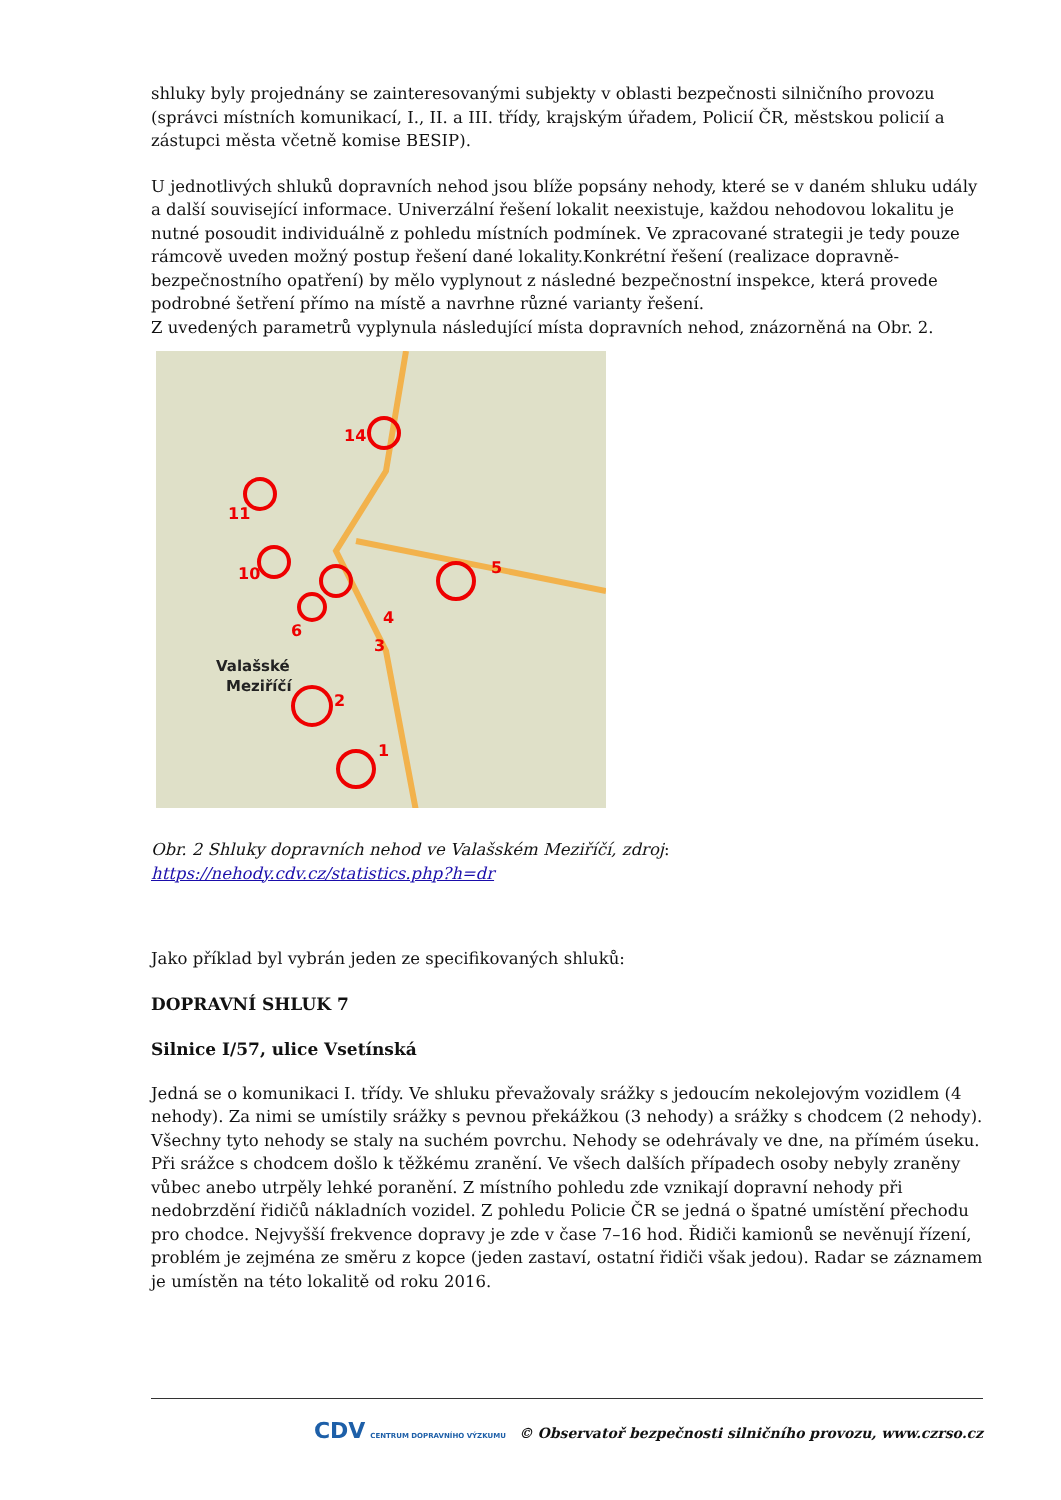shluky byly projednány se zainteresovanými subjekty v oblasti bezpečnosti silničního provozu (správci místních komunikací, I., II. a III. třídy, krajským úřadem, Policií ČR, městskou policií a zástupci města včetně komise BESIP).
U jednotlivých shluků dopravních nehod jsou blíže popsány nehody, které se v daném shluku udály a další související informace. Univerzální řešení lokalit neexistuje, každou nehodovou lokalitu je nutné posoudit individuálně z pohledu místních podmínek. Ve zpracované strategii je tedy pouze rámcově uveden možný postup řešení dané lokality.Konkrétní řešení (realizace dopravně-bezpečnostního opatření) by mělo vyplynout z následné bezpečnostní inspekce, která provede podrobné šetření přímo na místě a navrhne různé varianty řešení.
Z uvedených parametrů vyplynula následující místa dopravních nehod, znázorněná na Obr. 2.
14
11
10
5
3
4
2
1
6
Valašské
Meziříčí
Obr. 2 Shluky dopravních nehod ve Valašském Meziříčí, zdroj:
https://nehody.cdv.cz/statistics.php?h=dr
Jako příklad byl vybrán jeden ze specifikovaných shluků:
DOPRAVNÍ SHLUK 7
Silnice I/57, ulice Vsetínská
Jedná se o komunikaci I. třídy. Ve shluku převažovaly srážky s jedoucím nekolejovým vozidlem (4 nehody). Za nimi se umístily srážky s pevnou překážkou (3 nehody) a srážky s chodcem (2 nehody). Všechny tyto nehody se staly na suchém povrchu. Nehody se odehrávaly ve dne, na přímém úseku. Při srážce s chodcem došlo k těžkému zranění. Ve všech dalších případech osoby nebyly zraněny vůbec anebo utrpěly lehké poranění. Z místního pohledu zde vznikají dopravní nehody při nedobrzdění řidičů nákladních vozidel. Z pohledu Policie ČR se jedná o špatné umístění přechodu pro chodce. Nejvyšší frekvence dopravy je zde v čase 7–16 hod. Řidiči kamionů se nevěnují řízení, problém je zejména ze směru z kopce (jeden zastaví, ostatní řidiči však jedou). Radar se záznamem je umístěn na této lokalitě od roku 2016.
CDV CENTRUM DOPRAVNÍHO VÝZKUMU © Observatoř bezpečnosti silničního provozu, www.czrso.cz